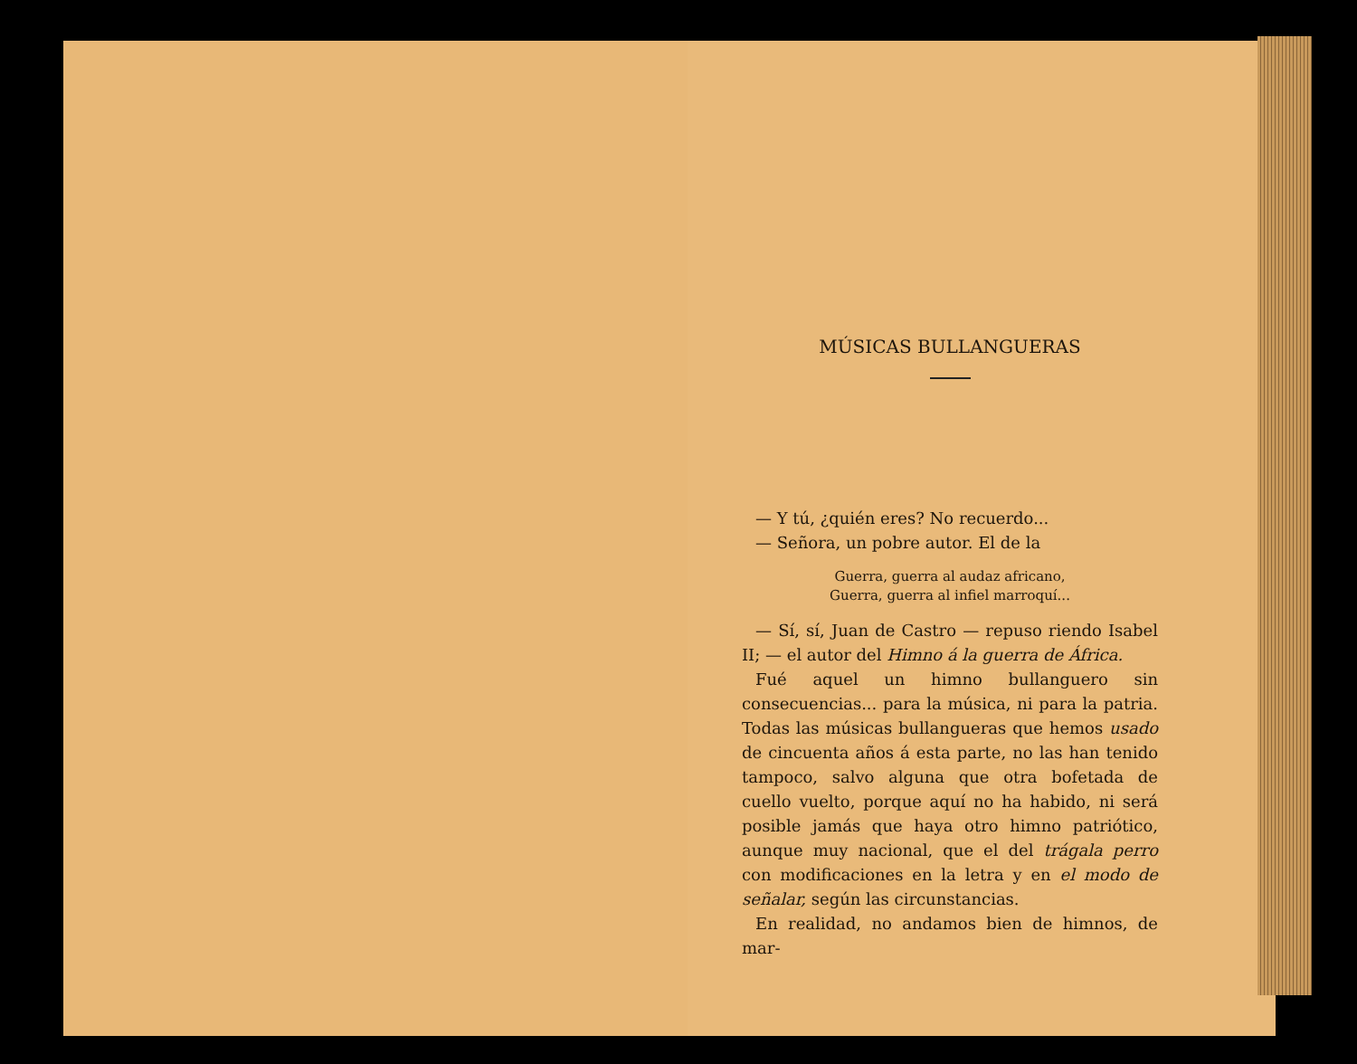MÚSICAS BULLANGUERAS
— Y tú, ¿quién eres? No recuerdo...
— Señora, un pobre autor. El de la
Guerra, guerra al audaz africano,
Guerra, guerra al infiel marroquí...
— Sí, sí, Juan de Castro — repuso riendo Isabel II; — el autor del Himno á la guerra de África.
Fué aquel un himno bullanguero sin consecuencias... para la música, ni para la patria. Todas las músicas bullangueras que hemos usado de cincuenta años á esta parte, no las han tenido tampoco, salvo alguna que otra bofetada de cuello vuelto, porque aquí no ha habido, ni será posible jamás que haya otro himno patriótico, aunque muy nacional, que el del trágala perro con modificaciones en la letra y en el modo de señalar, según las circunstancias.
En realidad, no andamos bien de himnos, de mar-